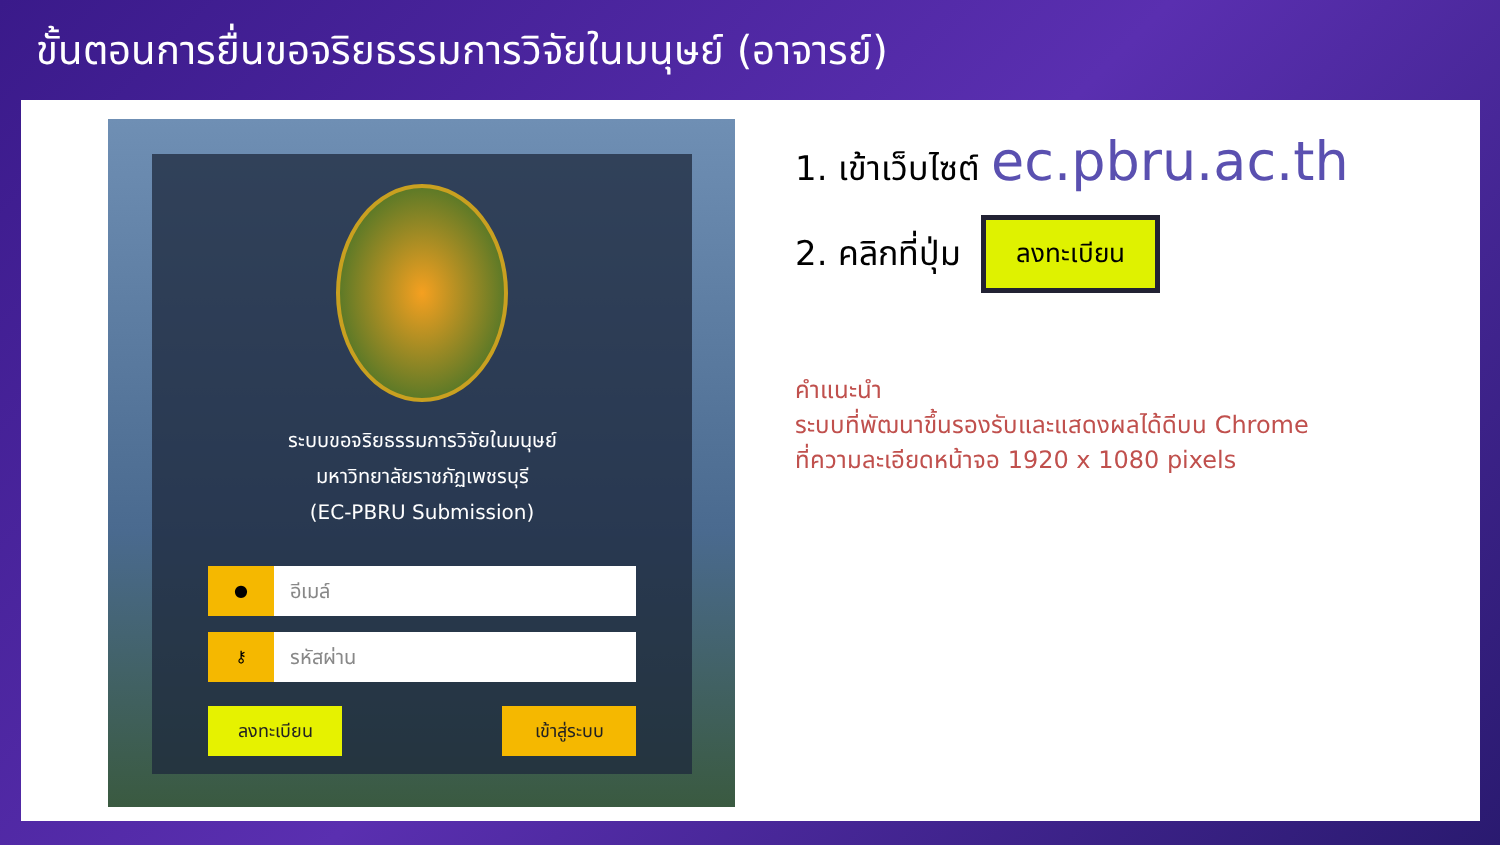ขั้นตอนการยื่นขอจริยธรรมการวิจัยในมนุษย์ (อาจารย์)
ระบบขอจริยธรรมการวิจัยในมนุษย์
มหาวิทยาลัยราชภัฏเพชรบุรี
(EC-PBRU Submission)
●
อีเมล์
⚷
รหัสผ่าน
ลงทะเบียน เข้าสู่ระบบ
1. เข้าเว็บไซต์ ec.pbru.ac.th
2. คลิกที่ปุ่ม ลงทะเบียน
คำแนะนำ
ระบบที่พัฒนาขึ้นรองรับและแสดงผลได้ดีบน Chrome
ที่ความละเอียดหน้าจอ 1920 x 1080 pixels